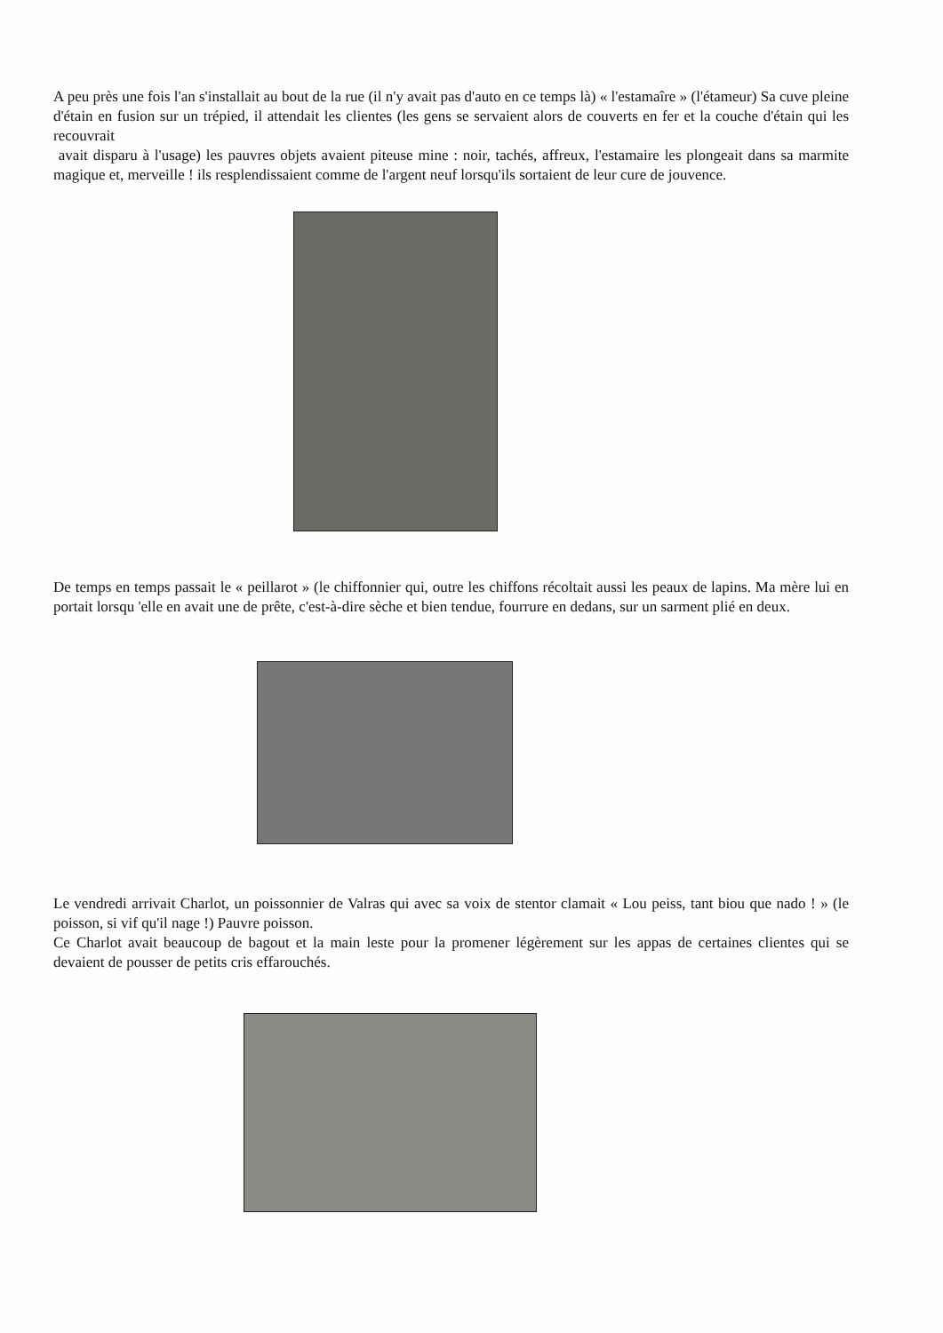A peu près une fois l'an s'installait au bout de la rue (il n'y avait pas d'auto en ce temps là) « l'estamaîre » (l'étameur) Sa cuve pleine d'étain en fusion sur un trépied, il attendait les clientes (les gens se servaient alors de couverts en fer et la couche d'étain qui les recouvrait
avait disparu à l'usage) les pauvres objets avaient piteuse mine : noir, tachés, affreux, l'estamaire les plongeait dans sa marmite magique et, merveille ! ils resplendissaient comme de l'argent neuf lorsqu'ils sortaient de leur cure de jouvence.
De temps en temps passait le « peillarot » (le chiffonnier qui, outre les chiffons récoltait aussi les peaux de lapins. Ma mère lui en portait lorsqu 'elle en avait une de prête, c'est-à-dire sèche et bien tendue, fourrure en dedans, sur un sarment plié en deux.
Le vendredi arrivait Charlot, un poissonnier de Valras qui avec sa voix de stentor clamait « Lou peiss, tant biou que nado ! » (le poisson, si vif qu'il nage !) Pauvre poisson.
Ce Charlot avait beaucoup de bagout et la main leste pour la promener légèrement sur les appas de certaines clientes qui se devaient de pousser de petits cris effarouchés.